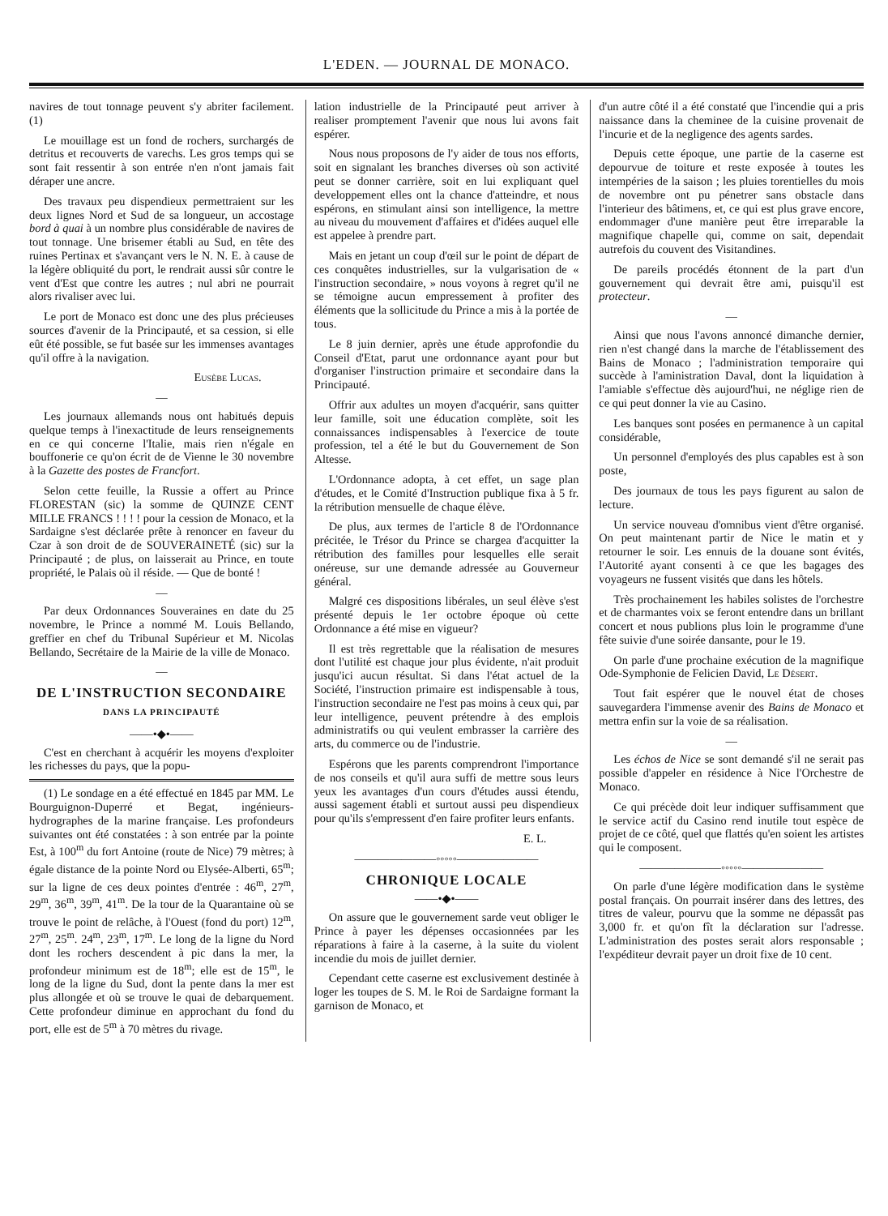L'EDEN. — JOURNAL DE MONACO.
navires de tout tonnage peuvent s'y abriter facilement. (1)
Le mouillage est un fond de rochers, surchargés de detritus et recouverts de varechs. Les gros temps qui se sont fait ressentir à son entrée n'en n'ont jamais fait déraper une ancre.
Des travaux peu dispendieux permettraient sur les deux lignes Nord et Sud de sa longueur, un accostage bord à quai à un nombre plus considérable de navires de tout tonnage. Une brisemer établi au Sud, en tête des ruines Pertinax et s'avançant vers le N. N. E. à cause de la légère obliquité du port, le rendrait aussi sûr contre le vent d'Est que contre les autres ; nul abri ne pourrait alors rivaliser avec lui.
Le port de Monaco est donc une des plus précieuses sources d'avenir de la Principauté, et sa cession, si elle eût été possible, se fut basée sur les immenses avantages qu'il offre à la navigation.
Eusèbe Lucas.
—
Les journaux allemands nous ont habitués depuis quelque temps à l'inexactitude de leurs renseignements en ce qui concerne l'Italie, mais rien n'égale en bouffonerie ce qu'on écrit de de Vienne le 30 novembre à la Gazette des postes de Francfort.
Selon cette feuille, la Russie a offert au Prince FLORESTAN (sic) la somme de QUINZE CENT MILLE FRANCS ! ! ! ! pour la cession de Monaco, et la Sardaigne s'est déclarée prête à renoncer en faveur du Czar à son droit de de SOUVERAINETÉ (sic) sur la Principauté ; de plus, on laisserait au Prince, en toute propriété, le Palais où il réside. — Que de bonté !
—
Par deux Ordonnances Souveraines en date du 25 novembre, le Prince a nommé M. Louis Bellando, greffier en chef du Tribunal Supérieur et M. Nicolas Bellando, Secrétaire de la Mairie de la ville de Monaco.
—
DE L'INSTRUCTION SECONDAIRE
DANS LA PRINCIPAUTÉ
——•◆•——
C'est en cherchant à acquérir les moyens d'exploiter les richesses du pays, que la popu-
(1) Le sondage en a été effectué en 1845 par MM. Le Bourguignon-Duperré et Begat, ingénieurs-hydrographes de la marine française. Les profondeurs suivantes ont été constatées : à son entrée par la pointe Est, à 100<sup>m</sup> du fort Antoine (route de Nice) 79 mètres; à égale distance de la pointe Nord ou Elysée-Alberti, 65<sup>m</sup>; sur la ligne de ces deux pointes d'entrée : 46<sup>m</sup>, 27<sup>m</sup>, 29<sup>m</sup>, 36<sup>m</sup>, 39<sup>m</sup>, 41<sup>m</sup>. De la tour de la Quarantaine où se trouve le point de relâche, à l'Ouest (fond du port) 12<sup>m</sup>, 27<sup>m</sup>, 25<sup>m</sup>. 24<sup>m</sup>, 23<sup>m</sup>, 17<sup>m</sup>. Le long de la ligne du Nord dont les rochers descendent à pic dans la mer, la profondeur minimum est de 18<sup>m</sup>; elle est de 15<sup>m</sup>, le long de la ligne du Sud, dont la pente dans la mer est plus allongée et où se trouve le quai de debarquement. Cette profondeur diminue en approchant du fond du port, elle est de 5<sup>m</sup> à 70 mètres du rivage.
lation industrielle de la Principauté peut arriver à realiser promptement l'avenir que nous lui avons fait espérer.
Nous nous proposons de l'y aider de tous nos efforts, soit en signalant les branches diverses où son activité peut se donner carrière, soit en lui expliquant quel developpement elles ont la chance d'atteindre, et nous espérons, en stimulant ainsi son intelligence, la mettre au niveau du mouvement d'affaires et d'idées auquel elle est appelee à prendre part.
Mais en jetant un coup d'œil sur le point de départ de ces conquêtes industrielles, sur la vulgarisation de « l'instruction secondaire, » nous voyons à regret qu'il ne se témoigne aucun empressement à profiter des éléments que la sollicitude du Prince a mis à la portée de tous.
Le 8 juin dernier, après une étude approfondie du Conseil d'Etat, parut une ordonnance ayant pour but d'organiser l'instruction primaire et secondaire dans la Principauté.
Offrir aux adultes un moyen d'acquérir, sans quitter leur famille, soit une éducation complète, soit les connaissances indispensables à l'exercice de toute profession, tel a été le but du Gouvernement de Son Altesse.
L'Ordonnance adopta, à cet effet, un sage plan d'études, et le Comité d'Instruction publique fixa à 5 fr. la rétribution mensuelle de chaque élève.
De plus, aux termes de l'article 8 de l'Ordonnance précitée, le Trésor du Prince se chargea d'acquitter la rétribution des familles pour lesquelles elle serait onéreuse, sur une demande adressée au Gouverneur général.
Malgré ces dispositions libérales, un seul élève s'est présenté depuis le 1er octobre époque où cette Ordonnance a été mise en vigueur?
Il est très regrettable que la réalisation de mesures dont l'utilité est chaque jour plus évidente, n'ait produit jusqu'ici aucun résultat. Si dans l'état actuel de la Société, l'instruction primaire est indispensable à tous, l'instruction secondaire ne l'est pas moins à ceux qui, par leur intelligence, peuvent prétendre à des emplois administratifs ou qui veulent embrasser la carrière des arts, du commerce ou de l'industrie.
Espérons que les parents comprendront l'importance de nos conseils et qu'il aura suffi de mettre sous leurs yeux les avantages d'un cours d'études aussi étendu, aussi sagement établi et surtout aussi peu dispendieux pour qu'ils s'empressent d'en faire profiter leurs enfants.
E. L.
———————◦◦◦◦◦———————
CHRONIQUE LOCALE
——•◆•——
On assure que le gouvernement sarde veut obliger le Prince à payer les dépenses occasionnées par les réparations à faire à la caserne, à la suite du violent incendie du mois de juillet dernier.
Cependant cette caserne est exclusivement destinée à loger les toupes de S. M. le Roi de Sardaigne formant la garnison de Monaco, et
d'un autre côté il a été constaté que l'incendie qui a pris naissance dans la cheminee de la cuisine provenait de l'incurie et de la negligence des agents sardes.
Depuis cette époque, une partie de la caserne est depourvue de toiture et reste exposée à toutes les intempéries de la saison ; les pluies torentielles du mois de novembre ont pu pénetrer sans obstacle dans l'interieur des bâtimens, et, ce qui est plus grave encore, endommager d'une manière peut être irreparable la magnifique chapelle qui, comme on sait, dependait autrefois du couvent des Visitandines.
De pareils procédés étonnent de la part d'un gouvernement qui devrait être ami, puisqu'il est protecteur.
—
Ainsi que nous l'avons annoncé dimanche dernier, rien n'est changé dans la marche de l'établissement des Bains de Monaco ; l'administration temporaire qui succède à l'aministration Daval, dont la liquidation à l'amiable s'effectue dès aujourd'hui, ne néglige rien de ce qui peut donner la vie au Casino.
Les banques sont posées en permanence à un capital considérable,
Un personnel d'employés des plus capables est à son poste,
Des journaux de tous les pays figurent au salon de lecture.
Un service nouveau d'omnibus vient d'être organisé. On peut maintenant partir de Nice le matin et y retourner le soir. Les ennuis de la douane sont évités, l'Autorité ayant consenti à ce que les bagages des voyageurs ne fussent visités que dans les hôtels.
Très prochainement les habiles solistes de l'orchestre et de charmantes voix se feront entendre dans un brillant concert et nous publions plus loin le programme d'une fête suivie d'une soirée dansante, pour le 19.
On parle d'une prochaine exécution de la magnifique Ode-Symphonie de Felicien David, Le Désert.
Tout fait espérer que le nouvel état de choses sauvegardera l'immense avenir des Bains de Monaco et mettra enfin sur la voie de sa réalisation.
—
Les échos de Nice se sont demandé s'il ne serait pas possible d'appeler en résidence à Nice l'Orchestre de Monaco.
Ce qui précède doit leur indiquer suffisamment que le service actif du Casino rend inutile tout espèce de projet de ce côté, quel que flattés qu'en soient les artistes qui le composent.
———————◦◦◦◦◦———————
On parle d'une légère modification dans le système postal français. On pourrait insérer dans des lettres, des titres de valeur, pourvu que la somme ne dépassât pas 3,000 fr. et qu'on fît la déclaration sur l'adresse. L'administration des postes serait alors responsable ; l'expéditeur devrait payer un droit fixe de 10 cent.